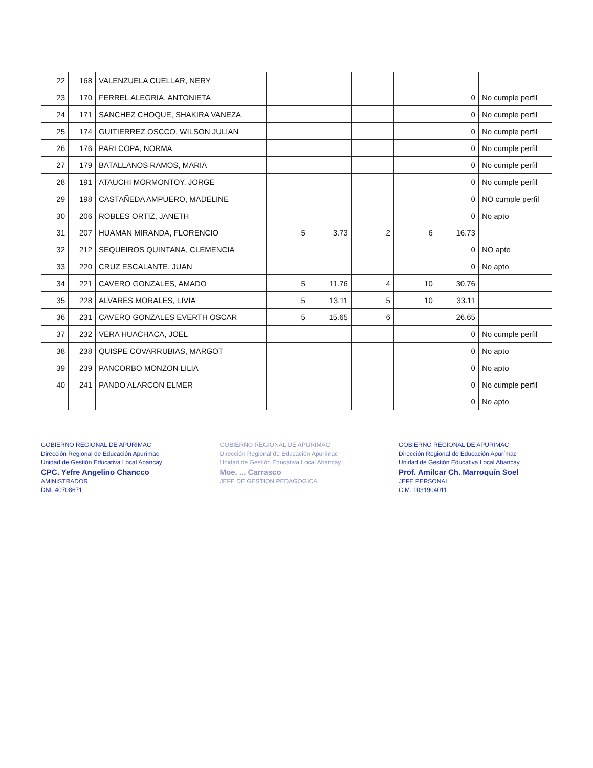| 22 | 168 | VALENZUELA CUELLAR, NERY | | | | | | |
| 23 | 170 | FERREL ALEGRIA, ANTONIETA | | | | | 0 | No cumple perfil |
| 24 | 171 | SANCHEZ CHOQUE, SHAKIRA VANEZA | | | | | 0 | No cumple perfil |
| 25 | 174 | GUITIERREZ OSCCO, WILSON JULIAN | | | | | 0 | No cumple perfil |
| 26 | 176 | PARI COPA, NORMA | | | | | 0 | No cumple perfil |
| 27 | 179 | BATALLANOS RAMOS, MARIA | | | | | 0 | No cumple perfil |
| 28 | 191 | ATAUCHI MORMONTOY, JORGE | | | | | 0 | No cumple perfil |
| 29 | 198 | CASTAÑEDA AMPUERO, MADELINE | | | | | 0 | NO cumple perfil |
| 30 | 206 | ROBLES ORTIZ, JANETH | | | | | 0 | No apto |
| 31 | 207 | HUAMAN MIRANDA, FLORENCIO | 5 | 3.73 | 2 | 6 | 16.73 | |
| 32 | 212 | SEQUEIROS QUINTANA, CLEMENCIA | | | | | 0 | NO apto |
| 33 | 220 | CRUZ ESCALANTE, JUAN | | | | | 0 | No apto |
| 34 | 221 | CAVERO GONZALES, AMADO | 5 | 11.76 | 4 | 10 | 30.76 | |
| 35 | 228 | ALVARES MORALES, LIVIA | 5 | 13.11 | 5 | 10 | 33.11 | |
| 36 | 231 | CAVERO GONZALES EVERTH OSCAR | 5 | 15.65 | 6 | | 26.65 | |
| 37 | 232 | VERA HUACHACA, JOEL | | | | | 0 | No cumple perfil |
| 38 | 238 | QUISPE COVARRUBIAS, MARGOT | | | | | 0 | No apto |
| 39 | 239 | PANCORBO MONZON LILIA | | | | | 0 | No apto |
| 40 | 241 | PANDO ALARCON ELMER | | | | | 0 | No cumple perfil |
| | | | | | | | 0 | No apto |
GOBIERNO REGIONAL DE APURIMAC
Dirección Regional de Educación Apurímac
Unidad de Gestión Educativa Local Abancay
CPC. Yefre Angelino Chancco
AMINISTRADOR
DNI. 40708671
GOBIERNO REGIONAL DE APURIMAC
Dirección Regional de Educación Apurímac
Unidad de Gestión Educativa Local Abancay
Moe. ... Carrasco
JEFE DE GESTION PEDAGOGICA
GOBIERNO REGIONAL DE APURIMAC
Dirección Regional de Educación Apurímac
Unidad de Gestión Educativa Local Abancay
Prof. Amilcar Ch. Marroquín Soel
JEFE PERSONAL
C.M. 1031904011